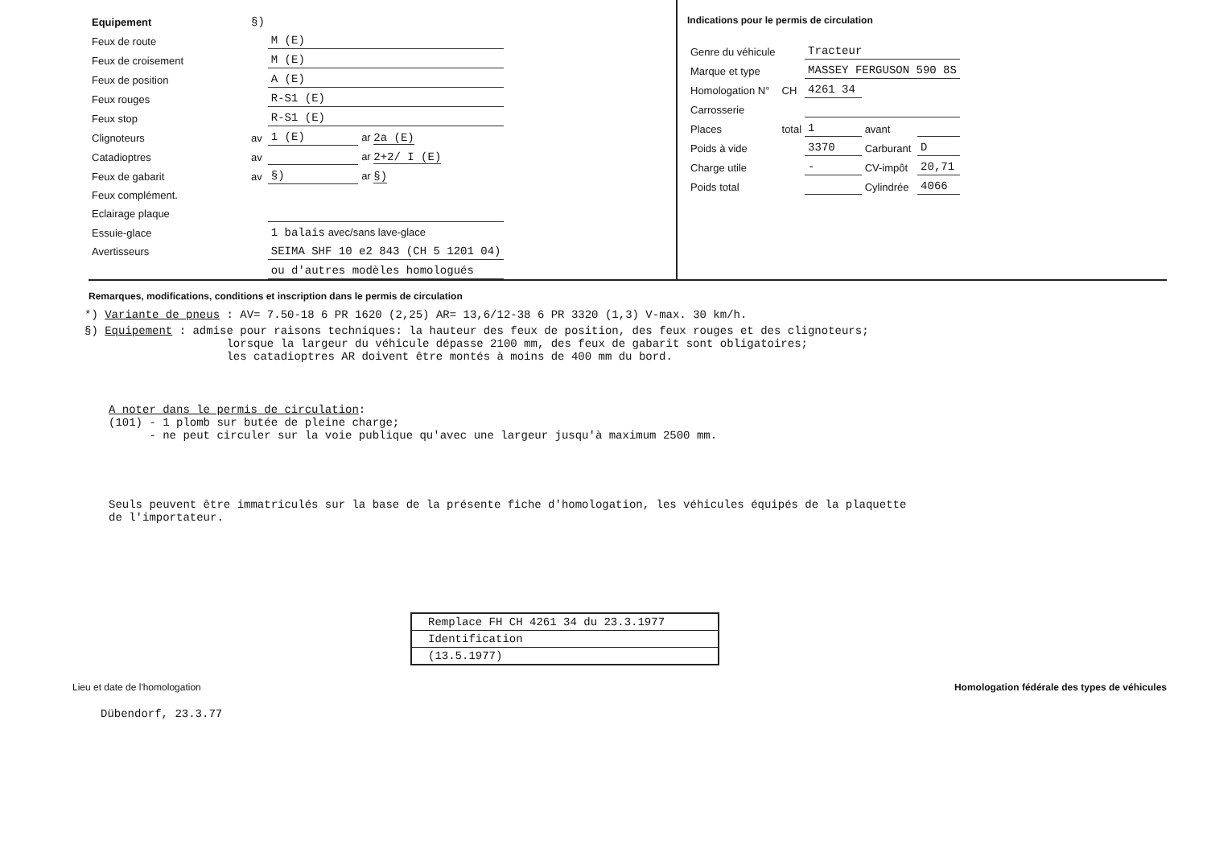| Equipement | §) | | | |
| Feux de route | | M (E) | | |
| Feux de croisement | | M (E) | | |
| Feux de position | | A (E) | | |
| Feux rouges | | R-S1 (E) | | |
| Feux stop | | R-S1 (E) | | |
| Clignoteurs | av | 1 (E) | | ar 2a (E) |
| Catadioptres | av | | | ar 2+2/ I (E) |
| Feux de gabarit | av | §) | | ar §) |
| Feux complément. | | | | |
| Eclairage plaque | | | | |
| Essuie-glace | | 1 balais avec/sans lave-glace | | |
| Avertisseurs | | SEIMA SHF 10 e2 843 (CH 5 1201 04) | | |
| | | ou d'autres modèles homologués | | |
Indications pour le permis de circulation
| Genre du véhicule | | Tracteur | | |
| Marque et type | | MASSEY FERGUSON 590 8S | | |
| Homologation N° | CH | 4261 34 | | |
| Carrosserie | | | | |
| Places | total | 1 | avant | |
| Poids à vide | | 3370 | Carburant | D |
| Charge utile | | - | CV-impôt | 20,71 |
| Poids total | | | Cylindrée | 4066 |
Remarques, modifications, conditions et inscription dans le permis de circulation
*) Variante de pneus : AV= 7.50-18 6 PR 1620 (2,25) AR= 13,6/12-38 6 PR 3320 (1,3) V-max. 30 km/h.
§) Equipement : admise pour raisons techniques: la hauteur des feux de position, des feux rouges et des clignoteurs;
lorsque la largeur du véhicule dépasse 2100 mm, des feux de gabarit sont obligatoires;
les catadioptres AR doivent être montés à moins de 400 mm du bord.
A noter dans le permis de circulation:
(101) - 1 plomb sur butée de pleine charge;
- ne peut circuler sur la voie publique qu'avec une largeur jusqu'à maximum 2500 mm.
Seuls peuvent être immatriculés sur la base de la présente fiche d'homologation, les véhicules équipés de la plaquette
de l'importateur.
Remplace FH CH 4261 34 du 23.3.1977
Identification
(13.5.1977)
Lieu et date de l'homologation Homologation fédérale des types de véhicules
Dübendorf, 23.3.77